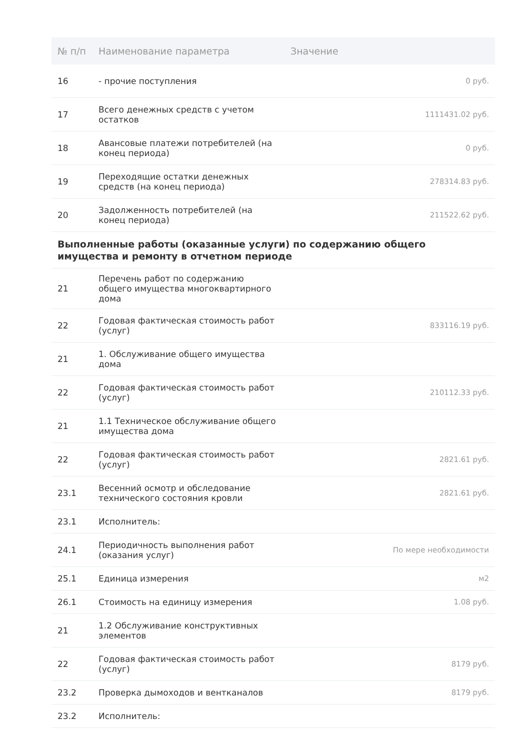| № п/п | Наименование параметра | Значение |
| --- | --- | --- |
| 16 | - прочие поступления | 0 руб. |
| 17 | Всего денежных средств с учетом остатков | 1111431.02 руб. |
| 18 | Авансовые платежи потребителей (на конец периода) | 0 руб. |
| 19 | Переходящие остатки денежных средств (на конец периода) | 278314.83 руб. |
| 20 | Задолженность потребителей (на конец периода) | 211522.62 руб. |
| Выполненные работы (оказанные услуги) по содержанию общего имущества и ремонту в отчетном периоде | | |
| 21 | Перечень работ по содержанию общего имущества многоквартирного дома | |
| 22 | Годовая фактическая стоимость работ (услуг) | 833116.19 руб. |
| 21 | 1. Обслуживание общего имущества дома | |
| 22 | Годовая фактическая стоимость работ (услуг) | 210112.33 руб. |
| 21 | 1.1 Техническое обслуживание общего имущества дома | |
| 22 | Годовая фактическая стоимость работ (услуг) | 2821.61 руб. |
| 23.1 | Весенний осмотр и обследование технического состояния кровли | 2821.61 руб. |
| 23.1 | Исполнитель: | |
| 24.1 | Периодичность выполнения работ (оказания услуг) | По мере необходимости |
| 25.1 | Единица измерения | м2 |
| 26.1 | Стоимость на единицу измерения | 1.08 руб. |
| 21 | 1.2 Обслуживание конструктивных элементов | |
| 22 | Годовая фактическая стоимость работ (услуг) | 8179 руб. |
| 23.2 | Проверка дымоходов и вентканалов | 8179 руб. |
| 23.2 | Исполнитель: | |